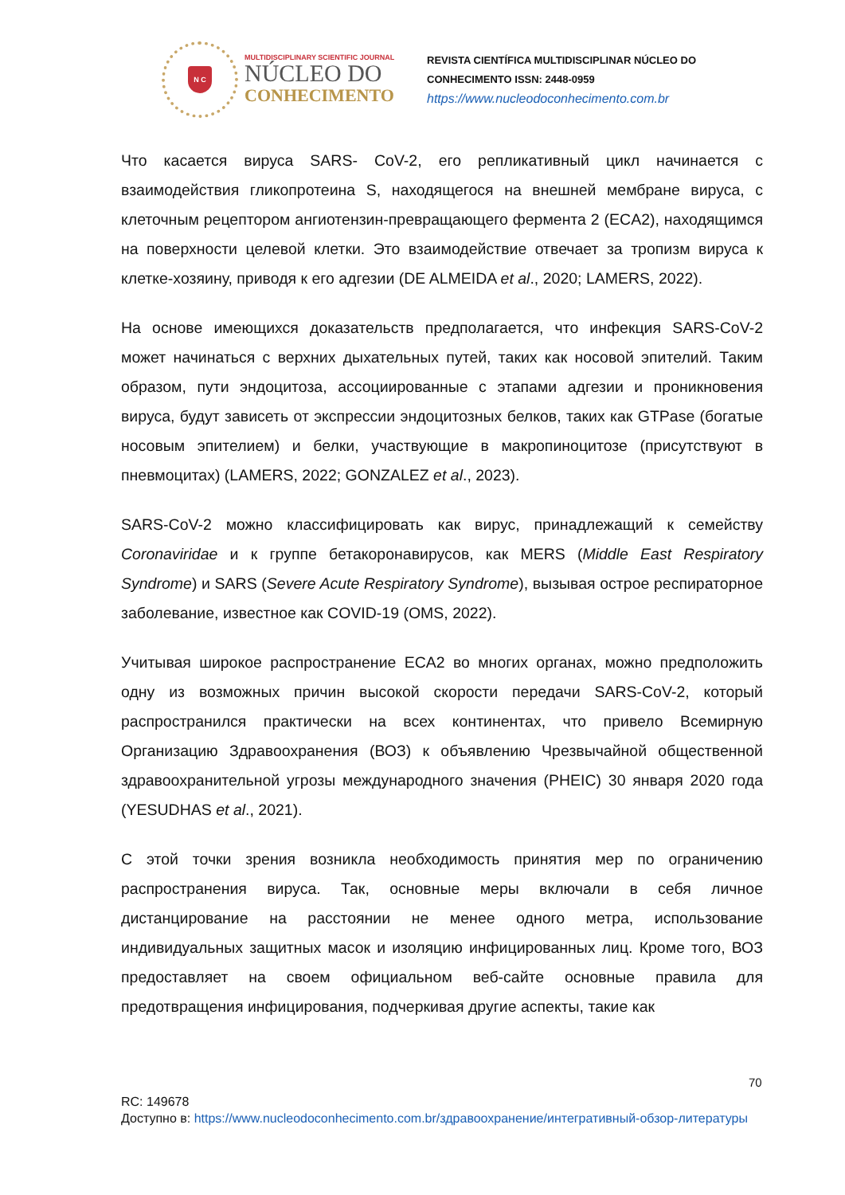N C
MULTIDISCIPLINARY SCIENTIFIC JOURNAL
NÚCLEO DO
CONHECIMENTO
REVISTA CIENTÍFICA MULTIDISCIPLINAR NÚCLEO DO
CONHECIMENTO ISSN: 2448-0959
https://www.nucleodoconhecimento.com.br
Что касается вируса SARS- CoV-2, его репликативный цикл начинается с взаимодействия гликопротеина S, находящегося на внешней мембране вируса, с клеточным рецептором ангиотензин-превращающего фермента 2 (ECA2), находящимся на поверхности целевой клетки. Это взаимодействие отвечает за тропизм вируса к клетке-хозяину, приводя к его адгезии (DE ALMEIDA et al., 2020; LAMERS, 2022).
На основе имеющихся доказательств предполагается, что инфекция SARS-CoV-2 может начинаться с верхних дыхательных путей, таких как носовой эпителий. Таким образом, пути эндоцитоза, ассоциированные с этапами адгезии и проникновения вируса, будут зависеть от экспрессии эндоцитозных белков, таких как GTPase (богатые носовым эпителием) и белки, участвующие в макропиноцитозе (присутствуют в пневмоцитах) (LAMERS, 2022; GONZALEZ et al., 2023).
SARS-CoV-2 можно классифицировать как вирус, принадлежащий к семейству Coronaviridae и к группе бетакоронавирусов, как MERS (Middle East Respiratory Syndrome) и SARS (Severe Acute Respiratory Syndrome), вызывая острое респираторное заболевание, известное как COVID-19 (OMS, 2022).
Учитывая широкое распространение ECA2 во многих органах, можно предположить одну из возможных причин высокой скорости передачи SARS-CoV-2, который распространился практически на всех континентах, что привело Всемирную Организацию Здравоохранения (ВОЗ) к объявлению Чрезвычайной общественной здравоохранительной угрозы международного значения (PHEIC) 30 января 2020 года (YESUDHAS et al., 2021).
С этой точки зрения возникла необходимость принятия мер по ограничению распространения вируса. Так, основные меры включали в себя личное дистанцирование на расстоянии не менее одного метра, использование индивидуальных защитных масок и изоляцию инфицированных лиц. Кроме того, ВОЗ предоставляет на своем официальном веб-сайте основные правила для предотвращения инфицирования, подчеркивая другие аспекты, такие как
70
RC: 149678
Доступно в: https://www.nucleodoconhecimento.com.br/здравоохранение/интегративный-обзор-литературы